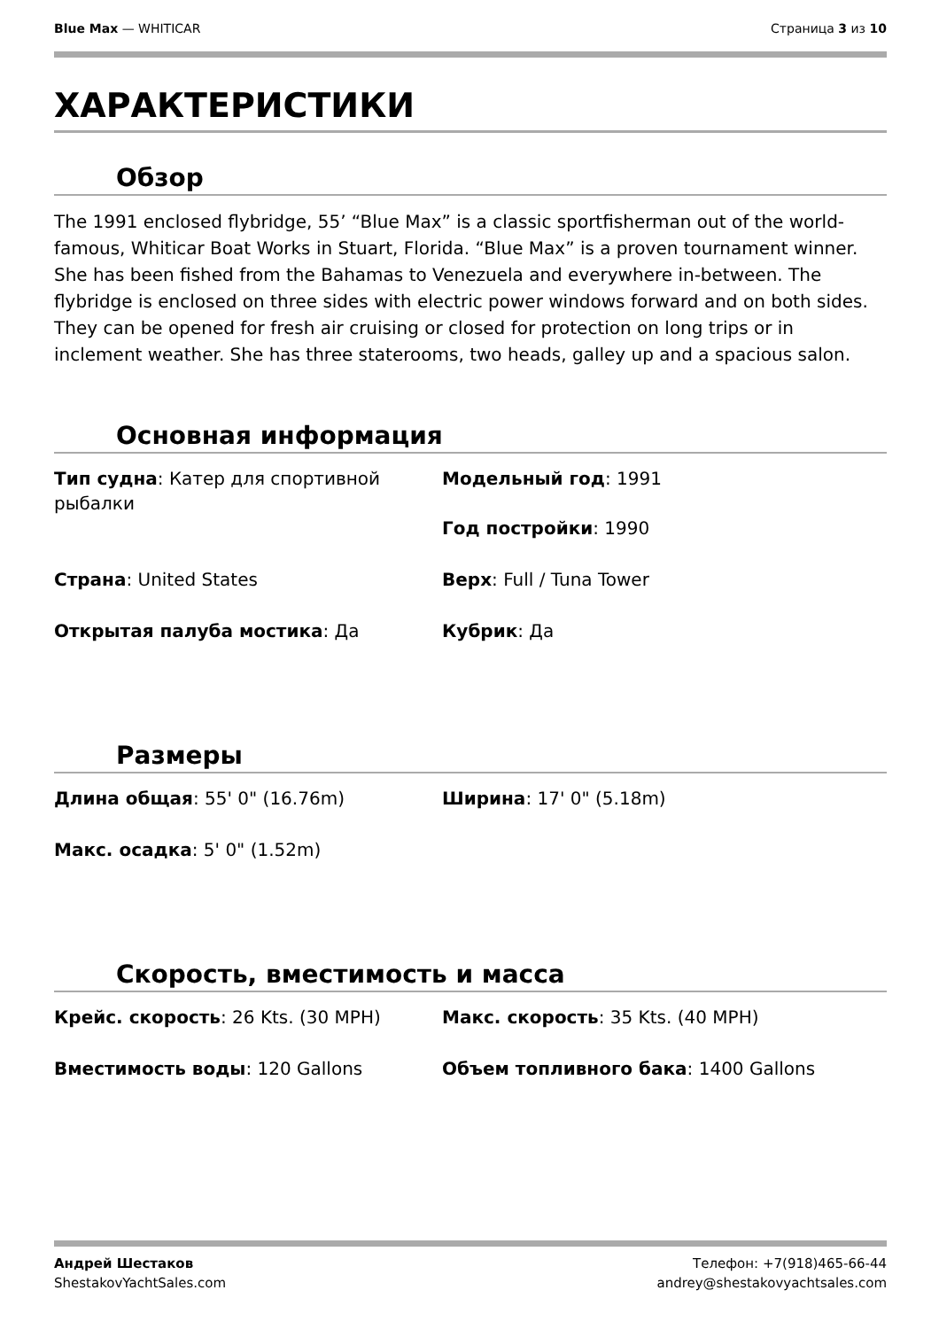Blue Max — WHITICAR Страница 3 из 10
ХАРАКТЕРИСТИКИ
Обзор
The 1991 enclosed flybridge, 55’ “Blue Max” is a classic sportfisherman out of the world-famous, Whiticar Boat Works in Stuart, Florida. “Blue Max” is a proven tournament winner. She has been fished from the Bahamas to Venezuela and everywhere in-between. The flybridge is enclosed on three sides with electric power windows forward and on both sides. They can be opened for fresh air cruising or closed for protection on long trips or in inclement weather. She has three staterooms, two heads, galley up and a spacious salon.
Основная информация
Тип судна: Катер для спортивной рыбалки
Модельный год: 1991
Год постройки: 1990
Страна: United States
Верх: Full / Tuna Tower
Открытая палуба мостика: Да
Кубрик: Да
Размеры
Длина общая: 55' 0" (16.76m)
Ширина: 17' 0" (5.18m)
Макс. осадка: 5' 0" (1.52m)
Скорость, вместимость и масса
Крейс. скорость: 26 Kts. (30 MPH)
Макс. скорость: 35 Kts. (40 MPH)
Вместимость воды: 120 Gallons
Объем топливного бака: 1400 Gallons
Андрей Шестаков
ShestakovYachtSales.com
Телефон: +7(918)465-66-44
andrey@shestakovyachtsales.com